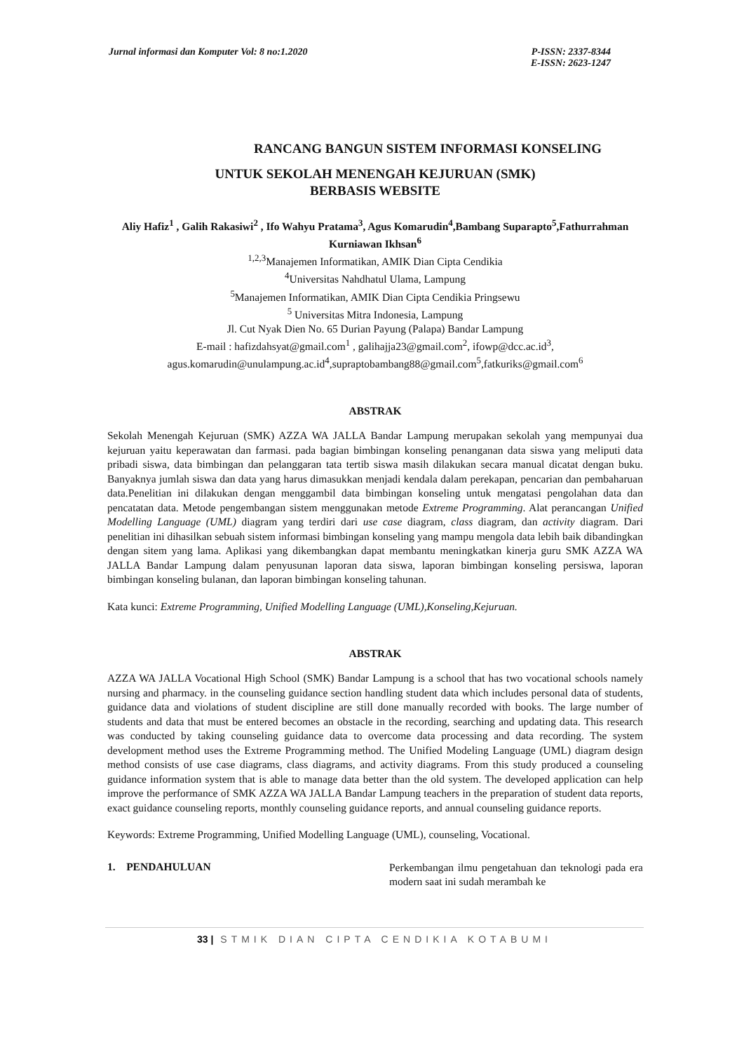Jurnal informasi dan Komputer Vol: 8 no:1.2020
P-ISSN: 2337-8344
E-ISSN: 2623-1247
RANCANG BANGUN SISTEM INFORMASI KONSELING
UNTUK SEKOLAH MENENGAH KEJURUAN (SMK)
BERBASIS WEBSITE
Aliy Hafiz<sup>1</sup> , Galih Rakasiwi<sup>2</sup> , Ifo Wahyu Pratama<sup>3</sup>, Agus Komarudin<sup>4</sup>,Bambang Suparapto<sup>5</sup>,Fathurrahman Kurniawan Ikhsan<sup>6</sup>
<sup>1,2,3</sup>Manajemen Informatikan, AMIK Dian Cipta Cendikia
<sup>4</sup> Universitas Nahdhatul Ulama, Lampung
<sup>5</sup> Manajemen Informatikan, AMIK Dian Cipta Cendikia Pringsewu
<sup>5</sup> Universitas Mitra Indonesia, Lampung
Jl. Cut Nyak Dien No. 65 Durian Payung (Palapa) Bandar Lampung
E-mail : hafizdahsyat@gmail.com<sup>1</sup> , galihajja23@gmail.com<sup>2</sup>, ifowp@dcc.ac.id<sup>3</sup>,
agus.komarudin@unulampung.ac.id<sup>4</sup>,supraptobambang88@gmail.com<sup>5</sup>,fatkuriks@gmail.com<sup>6</sup>
ABSTRAK
Sekolah Menengah Kejuruan (SMK) AZZA WA JALLA Bandar Lampung merupakan sekolah yang mempunyai dua kejuruan yaitu keperawatan dan farmasi. pada bagian bimbingan konseling penanganan data siswa yang meliputi data pribadi siswa, data bimbingan dan pelanggaran tata tertib siswa masih dilakukan secara manual dicatat dengan buku. Banyaknya jumlah siswa dan data yang harus dimasukkan menjadi kendala dalam perekapan, pencarian dan pembaharuan data.Penelitian ini dilakukan dengan menggambil data bimbingan konseling untuk mengatasi pengolahan data dan pencatatan data. Metode pengembangan sistem menggunakan metode Extreme Programming. Alat perancangan Unified Modelling Language (UML) diagram yang terdiri dari use case diagram, class diagram, dan activity diagram. Dari penelitian ini dihasilkan sebuah sistem informasi bimbingan konseling yang mampu mengola data lebih baik dibandingkan dengan sitem yang lama. Aplikasi yang dikembangkan dapat membantu meningkatkan kinerja guru SMK AZZA WA JALLA Bandar Lampung dalam penyusunan laporan data siswa, laporan bimbingan konseling persiswa, laporan bimbingan konseling bulanan, dan laporan bimbingan konseling tahunan.
Kata kunci: Extreme Programming, Unified Modelling Language (UML),Konseling,Kejuruan.
ABSTRAK
AZZA WA JALLA Vocational High School (SMK) Bandar Lampung is a school that has two vocational schools namely nursing and pharmacy. in the counseling guidance section handling student data which includes personal data of students, guidance data and violations of student discipline are still done manually recorded with books. The large number of students and data that must be entered becomes an obstacle in the recording, searching and updating data. This research was conducted by taking counseling guidance data to overcome data processing and data recording. The system development method uses the Extreme Programming method. The Unified Modeling Language (UML) diagram design method consists of use case diagrams, class diagrams, and activity diagrams. From this study produced a counseling guidance information system that is able to manage data better than the old system. The developed application can help improve the performance of SMK AZZA WA JALLA Bandar Lampung teachers in the preparation of student data reports, exact guidance counseling reports, monthly counseling guidance reports, and annual counseling guidance reports.
Keywords: Extreme Programming, Unified Modelling Language (UML), counseling, Vocational.
1. PENDAHULUAN
Perkembangan ilmu pengetahuan dan teknologi pada era modern saat ini sudah merambah ke
33 | STMIK DIAN CIPTA CENDIKIA KOTABUMI